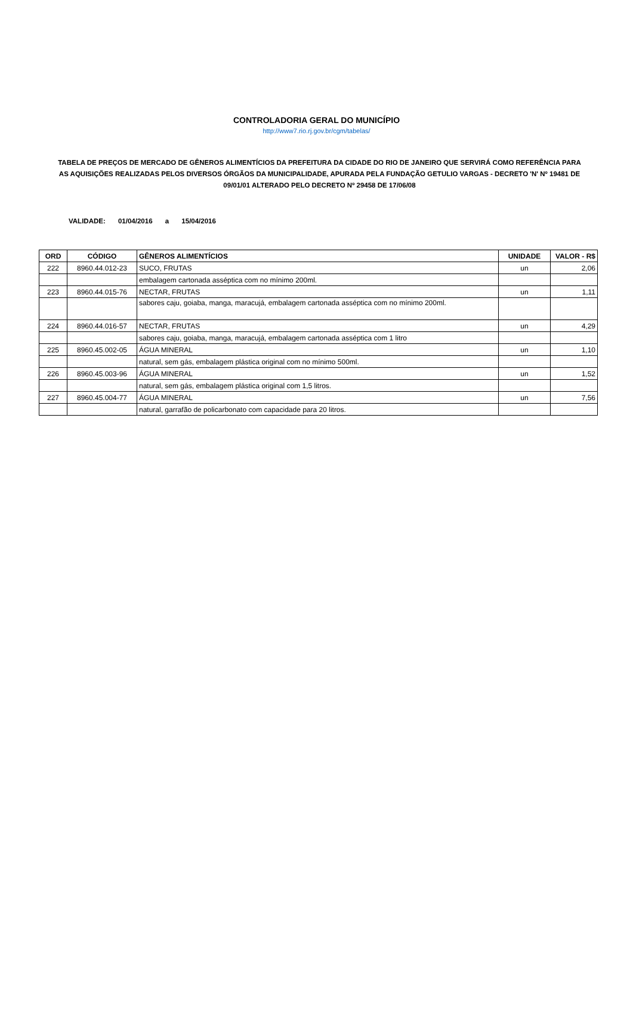CONTROLADORIA GERAL DO MUNICÍPIO
http://www7.rio.rj.gov.br/cgm/tabelas/
TABELA DE PREÇOS DE MERCADO DE GÊNEROS ALIMENTÍCIOS DA PREFEITURA DA CIDADE DO RIO DE JANEIRO QUE SERVIRÁ COMO REFERÊNCIA PARA AS AQUISIÇÕES REALIZADAS PELOS DIVERSOS ÓRGÃOS DA MUNICIPALIDADE, APURADA PELA FUNDAÇÃO GETULIO VARGAS - DECRETO 'N' Nº 19481 DE 09/01/01 ALTERADO PELO DECRETO Nº 29458 DE 17/06/08
VALIDADE: 01/04/2016 a 15/04/2016
| ORD | CÓDIGO | GÊNEROS ALIMENTÍCIOS | UNIDADE | VALOR - R$ |
| --- | --- | --- | --- | --- |
| 222 | 8960.44.012-23 | SUCO, FRUTAS | un | 2,06 |
| | | embalagem cartonada asséptica com no mínimo 200ml. | | |
| 223 | 8960.44.015-76 | NECTAR, FRUTAS | un | 1,11 |
| | | sabores caju, goiaba, manga, maracujá, embalagem cartonada asséptica com no mínimo 200ml. | | |
| 224 | 8960.44.016-57 | NECTAR, FRUTAS | un | 4,29 |
| | | sabores caju, goiaba, manga, maracujá, embalagem cartonada asséptica com 1 litro | | |
| 225 | 8960.45.002-05 | ÁGUA MINERAL | un | 1,10 |
| | | natural, sem gás, embalagem plástica original com no mínimo 500ml. | | |
| 226 | 8960.45.003-96 | ÁGUA MINERAL | un | 1,52 |
| | | natural, sem gás, embalagem plástica original com 1,5 litros. | | |
| 227 | 8960.45.004-77 | ÁGUA MINERAL | un | 7,56 |
| | | natural, garrafão de policarbonato com capacidade para 20 litros. | | |